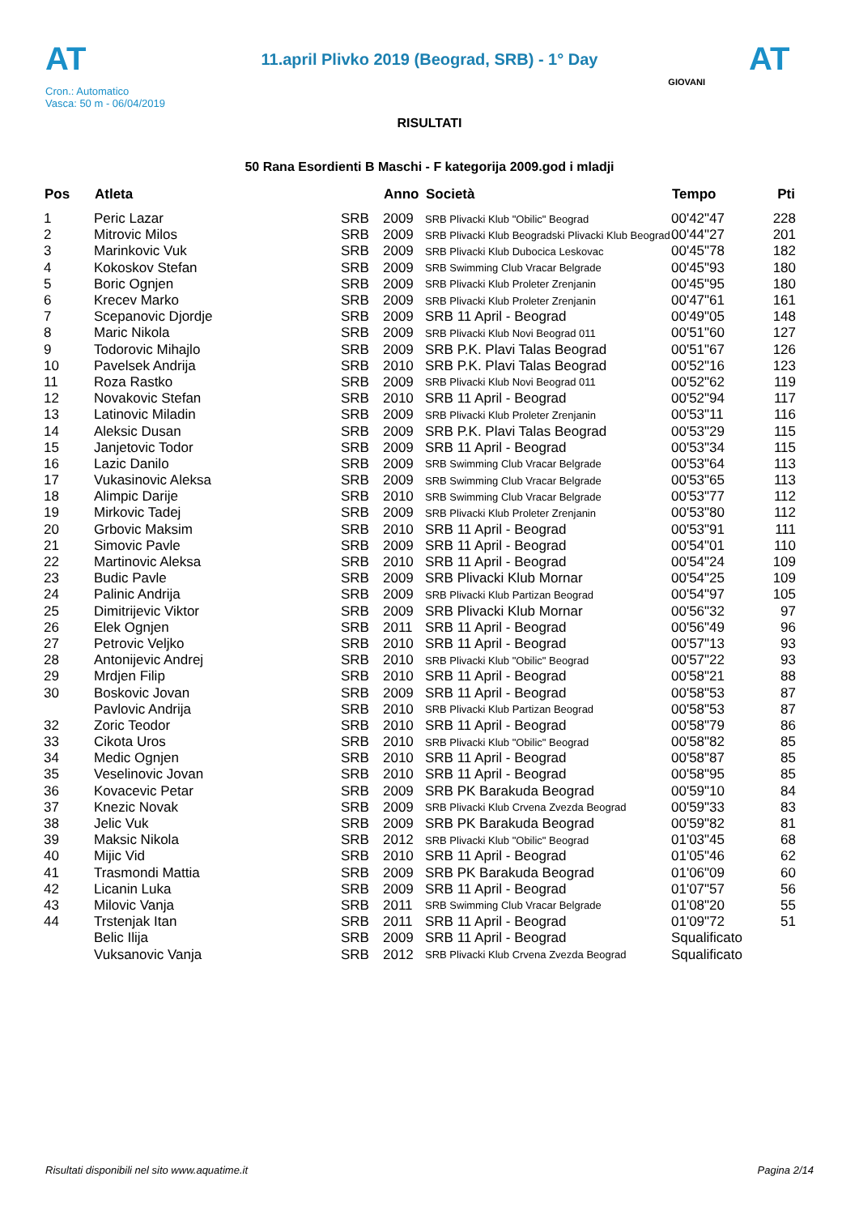AT
11.april Plivko 2019 (Beograd, SRB) - 1° Day
AT
Cron.: Automatico
Vasca: 50 m - 06/04/2019
GIOVANI
RISULTATI
50 Rana Esordienti B Maschi - F kategorija 2009.god i mladji
| Pos | Atleta | | Anno | Società | Tempo | Pti |
| --- | --- | --- | --- | --- | --- | --- |
| 1 | Peric Lazar | SRB | 2009 | SRB Plivacki Klub "Obilic" Beograd | 00'42"47 | 228 |
| 2 | Mitrovic Milos | SRB | 2009 | SRB Plivacki Klub Beogradski Plivacki Klub Beograd | 00'44"27 | 201 |
| 3 | Marinkovic Vuk | SRB | 2009 | SRB Plivacki Klub Dubocica Leskovac | 00'45"78 | 182 |
| 4 | Kokoskov Stefan | SRB | 2009 | SRB Swimming Club Vracar Belgrade | 00'45"93 | 180 |
| 5 | Boric Ognjen | SRB | 2009 | SRB Plivacki Klub Proleter Zrenjanin | 00'45"95 | 180 |
| 6 | Krecev Marko | SRB | 2009 | SRB Plivacki Klub Proleter Zrenjanin | 00'47"61 | 161 |
| 7 | Scepanovic Djordje | SRB | 2009 | SRB 11 April - Beograd | 00'49"05 | 148 |
| 8 | Maric Nikola | SRB | 2009 | SRB Plivacki Klub Novi Beograd 011 | 00'51"60 | 127 |
| 9 | Todorovic Mihajlo | SRB | 2009 | SRB P.K. Plavi Talas Beograd | 00'51"67 | 126 |
| 10 | Pavelsek Andrija | SRB | 2010 | SRB P.K. Plavi Talas Beograd | 00'52"16 | 123 |
| 11 | Roza Rastko | SRB | 2009 | SRB Plivacki Klub Novi Beograd 011 | 00'52"62 | 119 |
| 12 | Novakovic Stefan | SRB | 2010 | SRB 11 April - Beograd | 00'52"94 | 117 |
| 13 | Latinovic Miladin | SRB | 2009 | SRB Plivacki Klub Proleter Zrenjanin | 00'53"11 | 116 |
| 14 | Aleksic Dusan | SRB | 2009 | SRB P.K. Plavi Talas Beograd | 00'53"29 | 115 |
| 15 | Janjetovic Todor | SRB | 2009 | SRB 11 April - Beograd | 00'53"34 | 115 |
| 16 | Lazic Danilo | SRB | 2009 | SRB Swimming Club Vracar Belgrade | 00'53"64 | 113 |
| 17 | Vukasinovic Aleksa | SRB | 2009 | SRB Swimming Club Vracar Belgrade | 00'53"65 | 113 |
| 18 | Alimpic Darije | SRB | 2010 | SRB Swimming Club Vracar Belgrade | 00'53"77 | 112 |
| 19 | Mirkovic Tadej | SRB | 2009 | SRB Plivacki Klub Proleter Zrenjanin | 00'53"80 | 112 |
| 20 | Grbovic Maksim | SRB | 2010 | SRB 11 April - Beograd | 00'53"91 | 111 |
| 21 | Simovic Pavle | SRB | 2009 | SRB 11 April - Beograd | 00'54"01 | 110 |
| 22 | Martinovic Aleksa | SRB | 2010 | SRB 11 April - Beograd | 00'54"24 | 109 |
| 23 | Budic Pavle | SRB | 2009 | SRB Plivacki Klub Mornar | 00'54"25 | 109 |
| 24 | Palinic Andrija | SRB | 2009 | SRB Plivacki Klub Partizan Beograd | 00'54"97 | 105 |
| 25 | Dimitrijevic Viktor | SRB | 2009 | SRB Plivacki Klub Mornar | 00'56"32 | 97 |
| 26 | Elek Ognjen | SRB | 2011 | SRB 11 April - Beograd | 00'56"49 | 96 |
| 27 | Petrovic Veljko | SRB | 2010 | SRB 11 April - Beograd | 00'57"13 | 93 |
| 28 | Antonijevic Andrej | SRB | 2010 | SRB Plivacki Klub "Obilic" Beograd | 00'57"22 | 93 |
| 29 | Mrdjen Filip | SRB | 2010 | SRB 11 April - Beograd | 00'58"21 | 88 |
| 30 | Boskovic Jovan | SRB | 2009 | SRB 11 April - Beograd | 00'58"53 | 87 |
| | Pavlovic Andrija | SRB | 2010 | SRB Plivacki Klub Partizan Beograd | 00'58"53 | 87 |
| 32 | Zoric Teodor | SRB | 2010 | SRB 11 April - Beograd | 00'58"79 | 86 |
| 33 | Cikota Uros | SRB | 2010 | SRB Plivacki Klub "Obilic" Beograd | 00'58"82 | 85 |
| 34 | Medic Ognjen | SRB | 2010 | SRB 11 April - Beograd | 00'58"87 | 85 |
| 35 | Veselinovic Jovan | SRB | 2010 | SRB 11 April - Beograd | 00'58"95 | 85 |
| 36 | Kovacevic Petar | SRB | 2009 | SRB PK Barakuda Beograd | 00'59"10 | 84 |
| 37 | Knezic Novak | SRB | 2009 | SRB Plivacki Klub Crvena Zvezda Beograd | 00'59"33 | 83 |
| 38 | Jelic Vuk | SRB | 2009 | SRB PK Barakuda Beograd | 00'59"82 | 81 |
| 39 | Maksic Nikola | SRB | 2012 | SRB Plivacki Klub "Obilic" Beograd | 01'03"45 | 68 |
| 40 | Mijic Vid | SRB | 2010 | SRB 11 April - Beograd | 01'05"46 | 62 |
| 41 | Trasmondi Mattia | SRB | 2009 | SRB PK Barakuda Beograd | 01'06"09 | 60 |
| 42 | Licanin Luka | SRB | 2009 | SRB 11 April - Beograd | 01'07"57 | 56 |
| 43 | Milovic Vanja | SRB | 2011 | SRB Swimming Club Vracar Belgrade | 01'08"20 | 55 |
| 44 | Trstenjak Itan | SRB | 2011 | SRB 11 April - Beograd | 01'09"72 | 51 |
| | Belic Ilija | SRB | 2009 | SRB 11 April - Beograd | Squalificato | |
| | Vuksanovic Vanja | SRB | 2012 | SRB Plivacki Klub Crvena Zvezda Beograd | Squalificato | |
Risultati disponibili nel sito www.aquatime.it Pagina 2/14